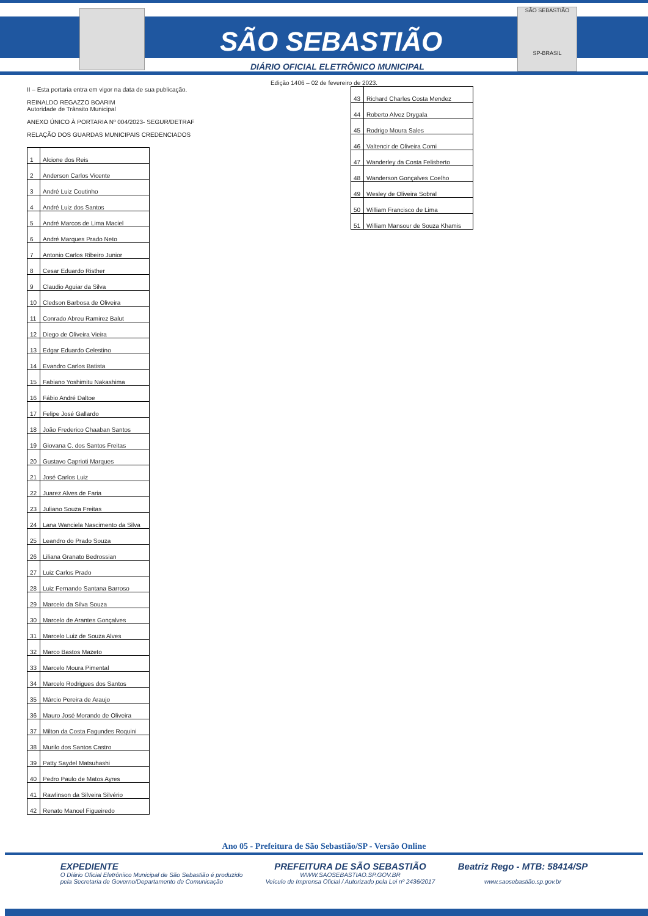SÃO SEBASTIÃO
DIÁRIO OFICIAL ELETRÔNICO MUNICIPAL
SÃO SEBASTIÃO
SP-BRASIL
Edição 1406 – 02 de fevereiro de 2023.
II – Esta portaria entra em vigor na data de sua publicação.
REINALDO REGAZZO BOARIM
Autoridade de Trânsito Municipal
ANEXO ÚNICO À PORTARIA Nº 004/2023- SEGUR/DETRAF
RELAÇÃO DOS GUARDAS MUNICIPAIS CREDENCIADOS
| 1 | Alcione dos Reis |
| 2 | Anderson Carlos Vicente |
| 3 | André Luiz Coutinho |
| 4 | André Luiz dos Santos |
| 5 | André Marcos de Lima Maciel |
| 6 | André Marques Prado Neto |
| 7 | Antonio Carlos Ribeiro Junior |
| 8 | Cesar Eduardo Risther |
| 9 | Claudio Aguiar da Silva |
| 10 | Cledson Barbosa de Oliveira |
| 11 | Conrado Abreu Ramirez Balut |
| 12 | Diego de Oliveira Vieira |
| 13 | Edgar Eduardo Celestino |
| 14 | Evandro Carlos Batista |
| 15 | Fabiano Yoshimitu Nakashima |
| 16 | Fábio André Daltoe |
| 17 | Felipe José Gallardo |
| 18 | João Frederico Chaaban Santos |
| 19 | Giovana C. dos Santos Freitas |
| 20 | Gustavo Caprioti Marques |
| 21 | José Carlos Luiz |
| 22 | Juarez Alves de Faria |
| 23 | Juliano Souza Freitas |
| 24 | Lana Wanciela Nascimento da Silva |
| 25 | Leandro do Prado Souza |
| 26 | Liliana Granato Bedrossian |
| 27 | Luiz Carlos Prado |
| 28 | Luiz Fernando Santana Barroso |
| 29 | Marcelo da Silva Souza |
| 30 | Marcelo de Arantes Gonçalves |
| 31 | Marcelo Luiz de Souza Alves |
| 32 | Marco Bastos Mazeto |
| 33 | Marcelo Moura Pimental |
| 34 | Marcelo Rodrigues dos Santos |
| 35 | Márcio Pereira de Araujo |
| 36 | Mauro José Morando de Oliveira |
| 37 | Milton da Costa Fagundes Roquini |
| 38 | Murilo dos Santos Castro |
| 39 | Patty Saydel Matsuhashi |
| 40 | Pedro Paulo de Matos Ayres |
| 41 | Rawlinson da Silveira Silvério |
| 42 | Renato Manoel Figueiredo |
| 43 | Richard Charles Costa Mendez |
| 44 | Roberto Alvez Drygala |
| 45 | Rodrigo Moura Sales |
| 46 | Valtencir de Oliveira Comi |
| 47 | Wanderley da Costa Felisberto |
| 48 | Wanderson Gonçalves Coelho |
| 49 | Wesley de Oliveira Sobral |
| 50 | William Francisco de Lima |
| 51 | William Mansour de Souza Khamis |
Ano 05 - Prefeitura de São Sebastião/SP - Versão Online
EXPEDIENTE
O Diário Oficial Eletrôniico Municipal de São Sebastião é produzido
pela Secretaria de Governo/Departamento de Comunicação
PREFEITURA DE SÃO SEBASTIÃO
WWW.SAOSEBASTIAO.SP.GOV.BR
Veículo de Imprensa Oficial / Autorizado pela Lei nº 2436/2017
Beatriz Rego - MTB: 58414/SP
www.saosebastião.sp.gov.br